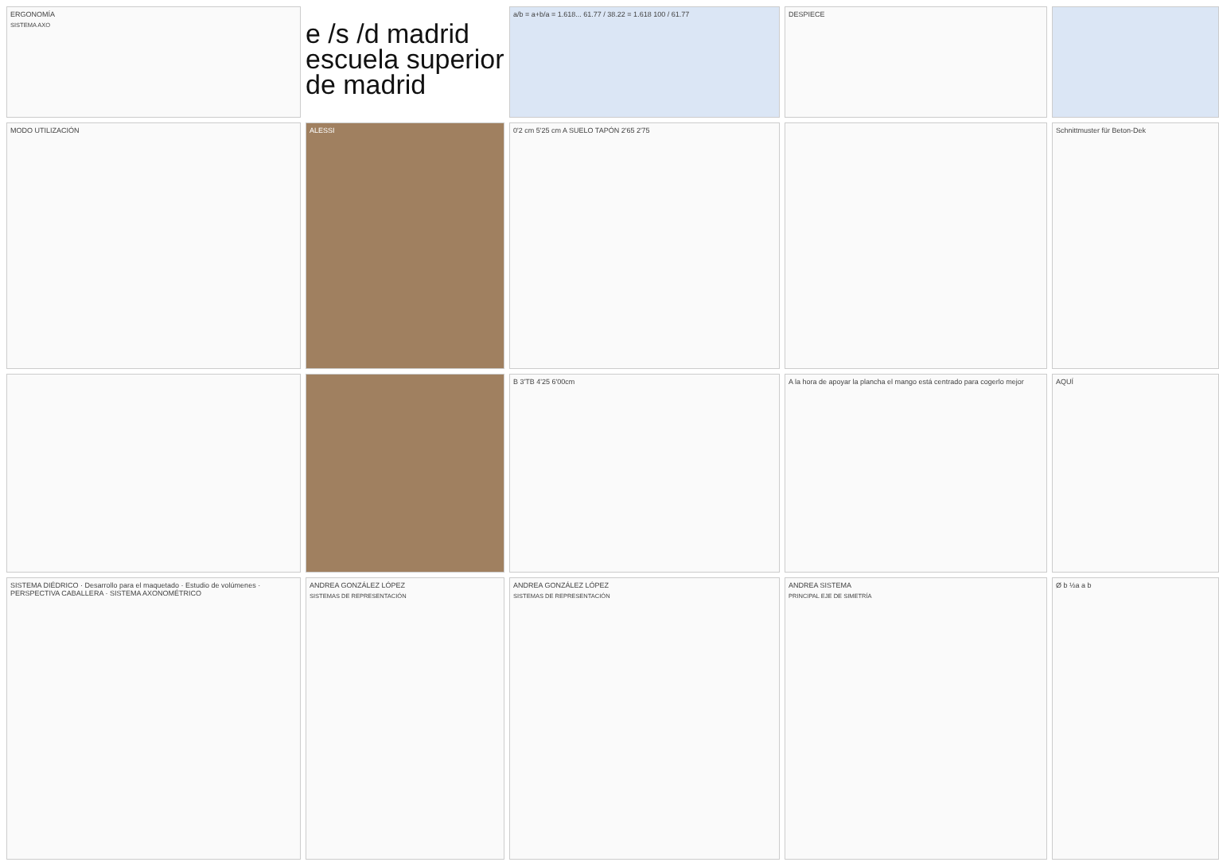ERGONOMÍA
SISTEMA AXO
e /s /d madrid
escuela superior
de madrid
a/b = a+b/a = 1.618... 61.77 / 38.22 = 1.618 100 / 61.77
DESPIECE
MODO UTILIZACIÓN
ALESSI
0'2 cm 5'25 cm A SUELO TAPÓN 2'65 2'75
Schnittmuster für Beton-Dek
B 3'TB 4'25 6'00cm
A la hora de apoyar la plancha el mango está centrado para cogerlo mejor
AQUÍ
SISTEMA DIÉDRICO · Desarrollo para el maquetado · Estudio de volúmenes · PERSPECTIVA CABALLERA · SISTEMA AXONOMÉTRICO
ANDREA GONZÁLEZ LÓPEZ
SISTEMAS DE REPRESENTACIÓN
ANDREA GONZÁLEZ LÓPEZ
SISTEMAS DE REPRESENTACIÓN
ANDREA SISTEMA
PRINCIPAL EJE DE SIMETRÍA
Ø b ½a a b